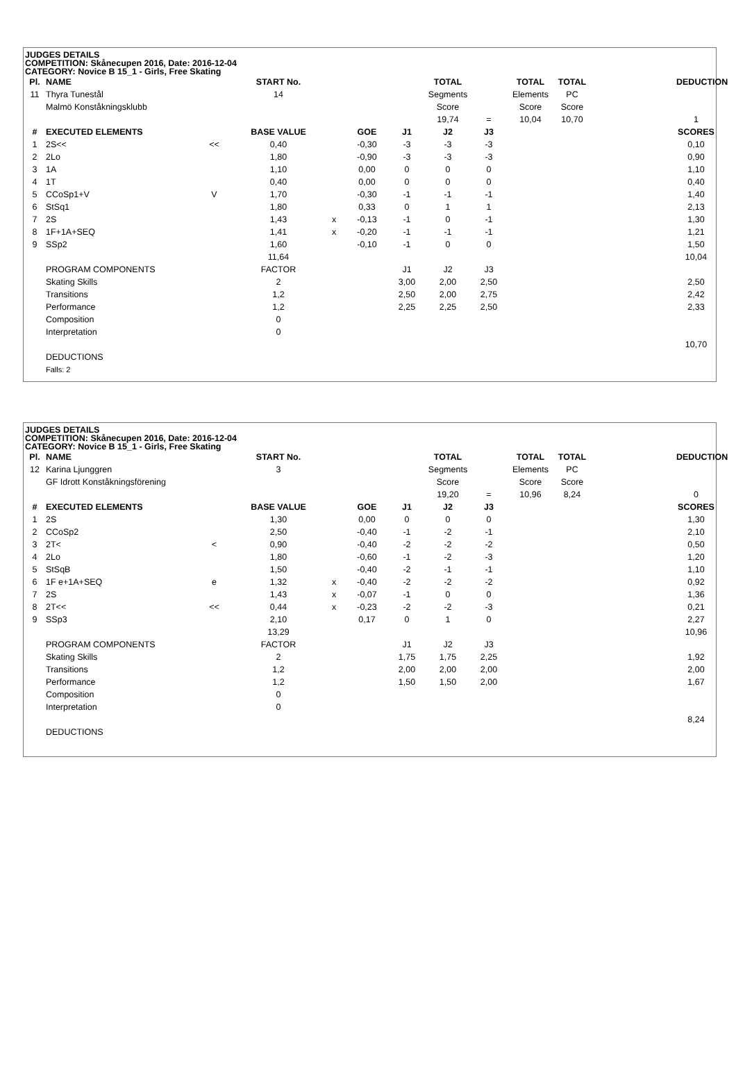JUDGES DETAILS
COMPETITION: Skånecupen 2016, Date: 2016-12-04
CATEGORY: Novice B 15_1 - Girls, Free Skating
| Pl. | NAME | | START No. | | | | TOTAL | | TOTAL | TOTAL | | DEDUCTION |
| --- | --- | --- | --- | --- | --- | --- | --- | --- | --- | --- | --- | --- |
| 11 | Thyra Tunestål | | 14 | | | | Segments | | Elements | PC | | |
| | Malmö Konståkningsklubb | | | | | | Score | | Score | Score | | |
| | | | | | | | 19,74 | = | 10,04 | 10,70 | | 1 |
| # | EXECUTED ELEMENTS | | BASE VALUE | | GOE | J1 | J2 | J3 | | | | SCORES |
| 1 | 2S<< | << | 0,40 | | -0,30 | -3 | -3 | -3 | | | | 0,10 |
| 2 | 2Lo | | 1,80 | | -0,90 | -3 | -3 | -3 | | | | 0,90 |
| 3 | 1A | | 1,10 | | 0,00 | 0 | 0 | 0 | | | | 1,10 |
| 4 | 1T | | 0,40 | | 0,00 | 0 | 0 | 0 | | | | 0,40 |
| 5 | CCoSp1+V | V | 1,70 | | -0,30 | -1 | -1 | -1 | | | | 1,40 |
| 6 | StSq1 | | 1,80 | | 0,33 | 0 | 1 | 1 | | | | 2,13 |
| 7 | 2S | | 1,43 | x | -0,13 | -1 | 0 | -1 | | | | 1,30 |
| 8 | 1F+1A+SEQ | | 1,41 | x | -0,20 | -1 | -1 | -1 | | | | 1,21 |
| 9 | SSp2 | | 1,60 | | -0,10 | -1 | 0 | 0 | | | | 1,50 |
| | | | 11,64 | | | | | | | | | 10,04 |
| | PROGRAM COMPONENTS | | FACTOR | | | J1 | J2 | J3 | | | | |
| | Skating Skills | | 2 | | | 3,00 | 2,00 | 2,50 | | | | 2,50 |
| | Transitions | | 1,2 | | | 2,50 | 2,00 | 2,75 | | | | 2,42 |
| | Performance | | 1,2 | | | 2,25 | 2,25 | 2,50 | | | | 2,33 |
| | Composition | | 0 | | | | | | | | | |
| | Interpretation | | 0 | | | | | | | | | |
| | | | | | | | | | | | | 10,70 |
| | DEDUCTIONS | | | | | | | | | | | |
| | Falls: 2 | | | | | | | | | | | |
JUDGES DETAILS
COMPETITION: Skånecupen 2016, Date: 2016-12-04
CATEGORY: Novice B 15_1 - Girls, Free Skating
| Pl. | NAME | | START No. | | | | TOTAL | | TOTAL | TOTAL | | DEDUCTION |
| --- | --- | --- | --- | --- | --- | --- | --- | --- | --- | --- | --- | --- |
| 12 | Karina Ljunggren | | 3 | | | | Segments | | Elements | PC | | |
| | GF Idrott Konståkningsförening | | | | | | Score | | Score | Score | | |
| | | | | | | | 19,20 | = | 10,96 | 8,24 | | 0 |
| # | EXECUTED ELEMENTS | | BASE VALUE | | GOE | J1 | J2 | J3 | | | | SCORES |
| 1 | 2S | | 1,30 | | 0,00 | 0 | 0 | 0 | | | | 1,30 |
| 2 | CCoSp2 | | 2,50 | | -0,40 | -1 | -2 | -1 | | | | 2,10 |
| 3 | 2T< | < | 0,90 | | -0,40 | -2 | -2 | -2 | | | | 0,50 |
| 4 | 2Lo | | 1,80 | | -0,60 | -1 | -2 | -3 | | | | 1,20 |
| 5 | StSqB | | 1,50 | | -0,40 | -2 | -1 | -1 | | | | 1,10 |
| 6 | 1F e+1A+SEQ | e | 1,32 | x | -0,40 | -2 | -2 | -2 | | | | 0,92 |
| 7 | 2S | | 1,43 | x | -0,07 | -1 | 0 | 0 | | | | 1,36 |
| 8 | 2T<< | << | 0,44 | x | -0,23 | -2 | -2 | -3 | | | | 0,21 |
| 9 | SSp3 | | 2,10 | | 0,17 | 0 | 1 | 0 | | | | 2,27 |
| | | | 13,29 | | | | | | | | | 10,96 |
| | PROGRAM COMPONENTS | | FACTOR | | | J1 | J2 | J3 | | | | |
| | Skating Skills | | 2 | | | 1,75 | 1,75 | 2,25 | | | | 1,92 |
| | Transitions | | 1,2 | | | 2,00 | 2,00 | 2,00 | | | | 2,00 |
| | Performance | | 1,2 | | | 1,50 | 1,50 | 2,00 | | | | 1,67 |
| | Composition | | 0 | | | | | | | | | |
| | Interpretation | | 0 | | | | | | | | | |
| | | | | | | | | | | | | 8,24 |
| | DEDUCTIONS | | | | | | | | | | | |